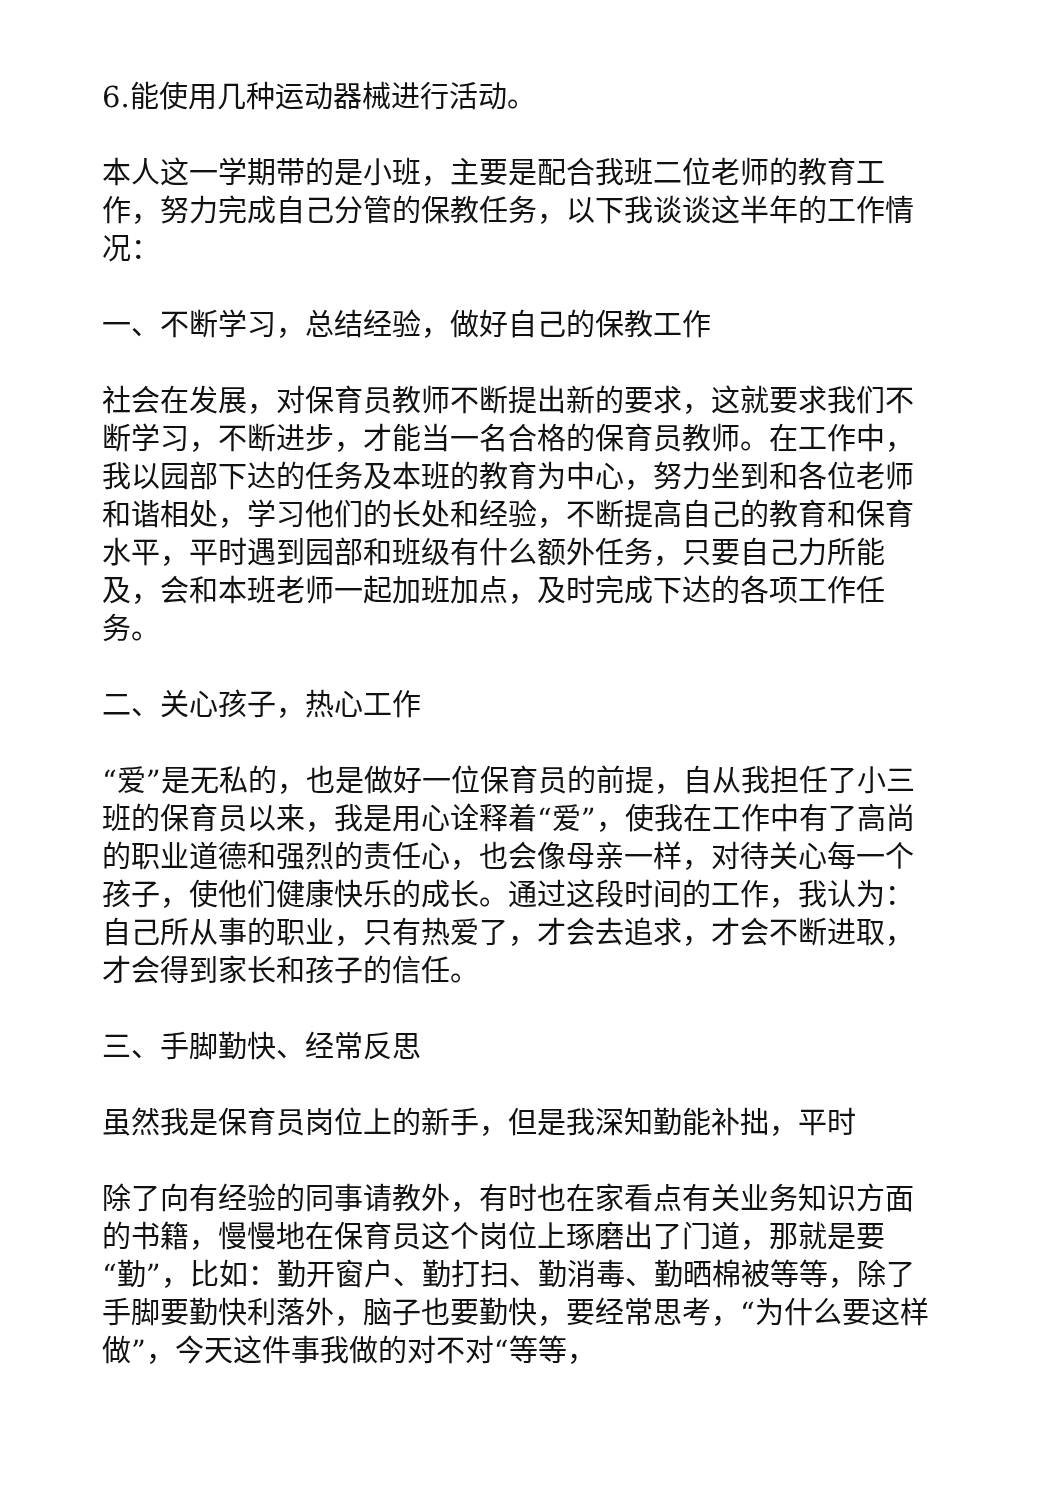6.能使用几种运动器械进行活动。
本人这一学期带的是小班，主要是配合我班二位老师的教育工作，努力完成自己分管的保教任务，以下我谈谈这半年的工作情况：
一、不断学习，总结经验，做好自己的保教工作
社会在发展，对保育员教师不断提出新的要求，这就要求我们不断学习，不断进步，才能当一名合格的保育员教师。在工作中，我以园部下达的任务及本班的教育为中心，努力坐到和各位老师和谐相处，学习他们的长处和经验，不断提高自己的教育和保育水平，平时遇到园部和班级有什么额外任务，只要自己力所能及，会和本班老师一起加班加点，及时完成下达的各项工作任务。
二、关心孩子，热心工作
“爱”是无私的，也是做好一位保育员的前提，自从我担任了小三班的保育员以来，我是用心诠释着“爱”，使我在工作中有了高尚的职业道德和强烈的责任心，也会像母亲一样，对待关心每一个孩子，使他们健康快乐的成长。通过这段时间的工作，我认为：自己所从事的职业，只有热爱了，才会去追求，才会不断进取，才会得到家长和孩子的信任。
三、手脚勤快、经常反思
虽然我是保育员岗位上的新手，但是我深知勤能补拙，平时
除了向有经验的同事请教外，有时也在家看点有关业务知识方面的书籍，慢慢地在保育员这个岗位上琢磨出了门道，那就是要“勤”，比如：勤开窗户、勤打扫、勤消毒、勤晒棉被等等，除了手脚要勤快利落外，脑子也要勤快，要经常思考，“为什么要这样做”，今天这件事我做的对不对“等等，